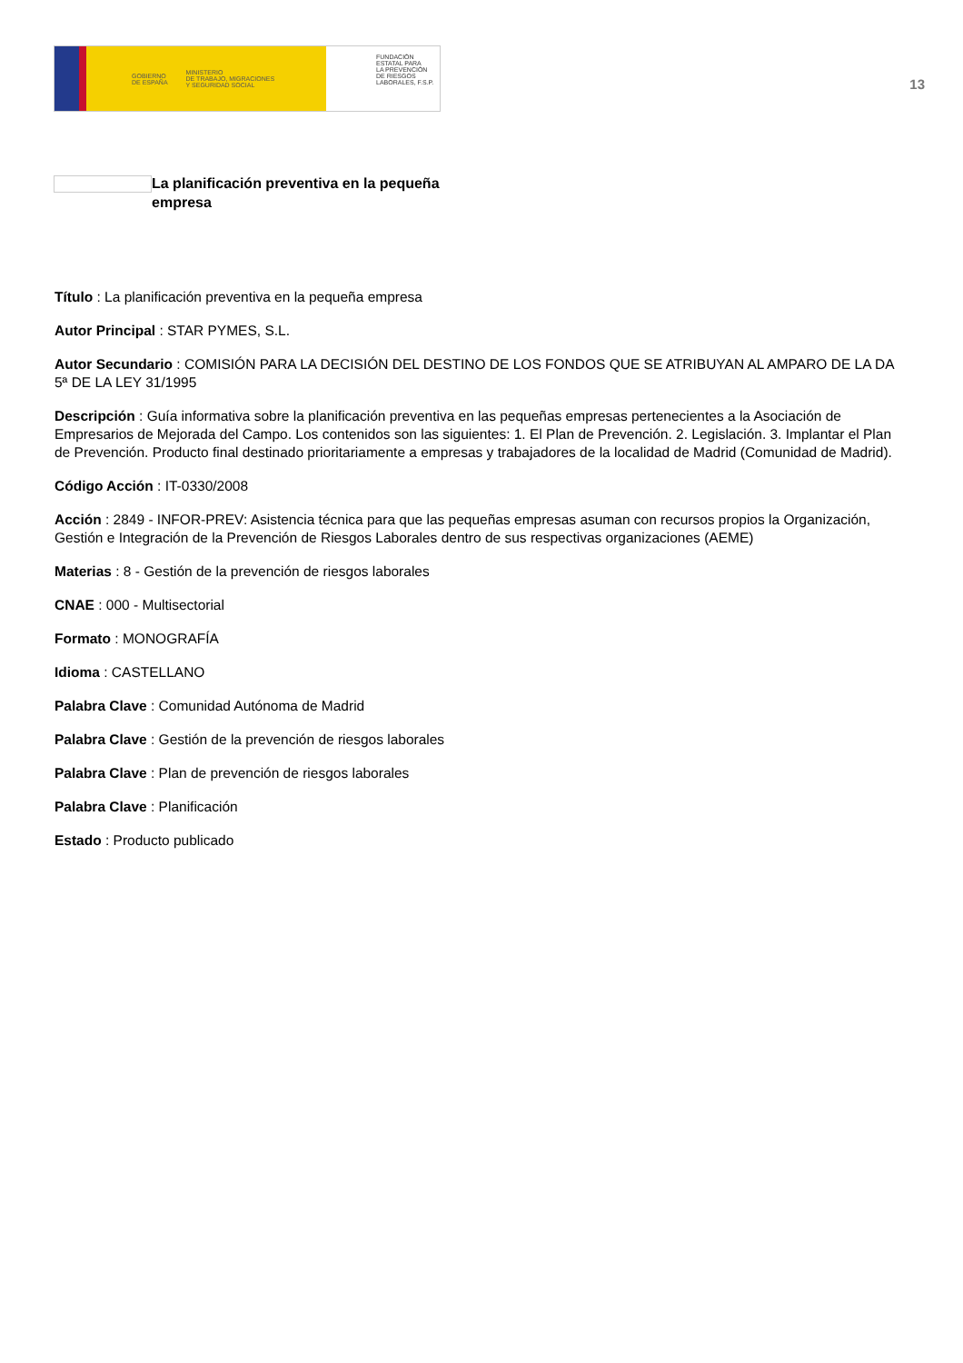GOBIERNO
DE ESPAÑA MINISTERIO
DE TRABAJO, MIGRACIONES
Y SEGURIDAD SOCIAL
FUNDACIÓN
ESTATAL PARA
LA PREVENCIÓN
DE RIESGOS
LABORALES, F.S.P.
13
La planificación preventiva en la pequeña empresa
Título : La planificación preventiva en la pequeña empresa
Autor Principal : STAR PYMES, S.L.
Autor Secundario : COMISIÓN PARA LA DECISIÓN DEL DESTINO DE LOS FONDOS QUE SE ATRIBUYAN AL AMPARO DE LA DA 5ª DE LA LEY 31/1995
Descripción : Guía informativa sobre la planificación preventiva en las pequeñas empresas pertenecientes a la Asociación de Empresarios de Mejorada del Campo. Los contenidos son las siguientes: 1. El Plan de Prevención. 2. Legislación. 3. Implantar el Plan de Prevención. Producto final destinado prioritariamente a empresas y trabajadores de la localidad de Madrid (Comunidad de Madrid).
Código Acción : IT-0330/2008
Acción : 2849 - INFOR-PREV: Asistencia técnica para que las pequeñas empresas asuman con recursos propios la Organización, Gestión e Integración de la Prevención de Riesgos Laborales dentro de sus respectivas organizaciones (AEME)
Materias : 8 - Gestión de la prevención de riesgos laborales
CNAE : 000 - Multisectorial
Formato : MONOGRAFÍA
Idioma : CASTELLANO
Palabra Clave : Comunidad Autónoma de Madrid
Palabra Clave : Gestión de la prevención de riesgos laborales
Palabra Clave : Plan de prevención de riesgos laborales
Palabra Clave : Planificación
Estado : Producto publicado